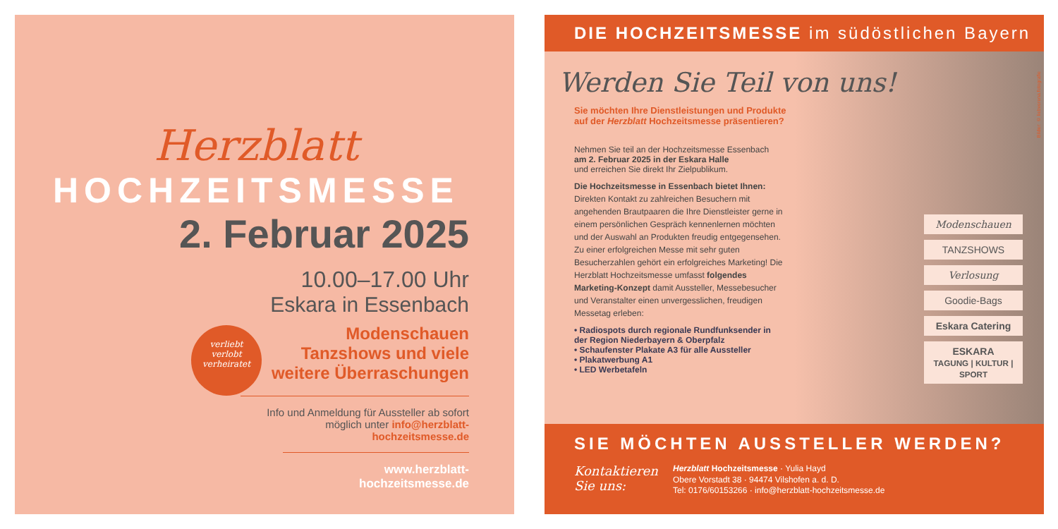Herzblatt
HOCHZEITSMESSE
2. Februar 2025
10.00–17.00 Uhr
Eskara in Essenbach
Modenschauen
Tanzshows und viele
weitere Überraschungen
Info und Anmeldung für Aussteller ab sofort
möglich unter info@herzblatt-hochzeitsmesse.de
www.herzblatt-hochzeitsmesse.de
verliebt
verlobt
verheiratet
DIE HOCHZEITSMESSE im südöstlichen Bayern
Werden Sie Teil von uns!
Sie möchten Ihre Dienstleistungen und Produkte
auf der Herzblatt Hochzeitsmesse präsentieren?
Nehmen Sie teil an der Hochzeitsmesse Essenbach
am 2. Februar 2025 in der Eskara Halle
und erreichen Sie direkt Ihr Zielpublikum.
Die Hochzeitsmesse in Essenbach bietet Ihnen:
Direkten Kontakt zu zahlreichen Besuchern mit angehenden Brautpaaren die Ihre Dienstleister gerne in einem persönlichen Gespräch kennenlernen möchten und der Auswahl an Produkten freudig entgegensehen. Zu einer erfolgreichen Messe mit sehr guten Besucherzahlen gehört ein erfolgreiches Marketing! Die Herzblatt Hochzeitsmesse umfasst folgendes Marketing-Konzept damit Aussteller, Messebesucher und Veranstalter einen unvergesslichen, freudigen Messetag erleben:
• Radiospots durch regionale Rundfunksender in der Region Niederbayern & Oberpfalz
• Schaufenster Plakate A3 für alle Aussteller
• Plakatwerbung A1
• LED Werbetafeln
Modenschauen
TANZSHOWS
Verlosung
Goodie-Bags
Eskara Catering
ESKARA
TAGUNG | KULTUR | SPORT
Bilder: © liebverena.fotografie
SIE MÖCHTEN AUSSTELLER WERDEN?
Kontaktieren Sie uns:
Herzblatt Hochzeitsmesse · Yulia Hayd
Obere Vorstadt 38 · 94474 Vilshofen a. d. D.
Tel: 0176/60153266 · info@herzblatt-hochzeitsmesse.de